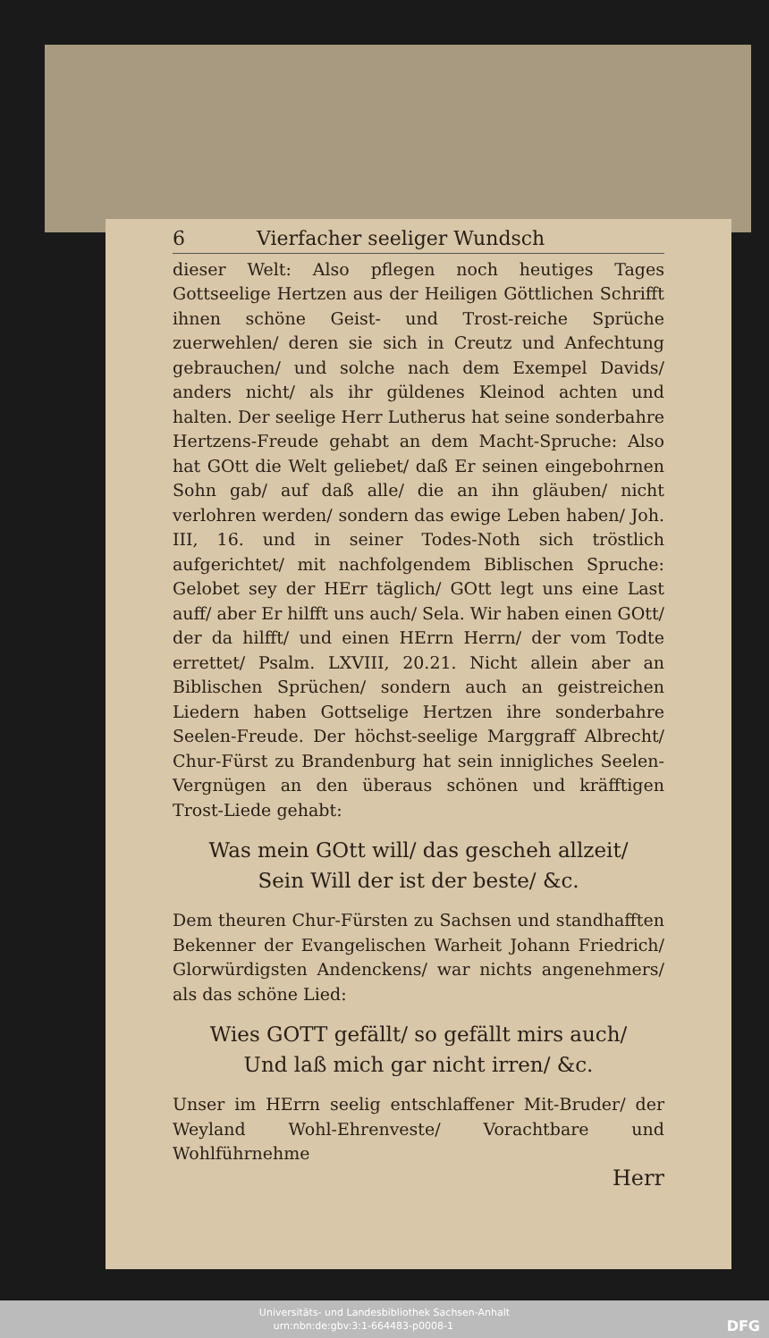6 Vierfacher seeliger Wundsch
dieser Welt: Also pflegen noch heutiges Tages Gottseelige Hertzen aus der Heiligen Göttlichen Schrifft ihnen schöne Geist- und Trost-reiche Sprüche zuerwehlen/ deren sie sich in Creutz und Anfechtung gebrauchen/ und solche nach dem Exempel Davids/ anders nicht/ als ihr güldenes Kleinod achten und halten. Der seelige Herr Lutherus hat seine sonderbahre Hertzens-Freude gehabt an dem Macht-Spruche: Also hat GOtt die Welt geliebet/ daß Er seinen eingebohrnen Sohn gab/ auf daß alle/ die an ihn gläuben/ nicht verlohren werden/ sondern das ewige Leben haben/ Joh. III, 16. und in seiner Todes-Noth sich tröstlich aufgerichtet/ mit nachfolgendem Biblischen Spruche: Gelobet sey der HErr täglich/ GOtt legt uns eine Last auff/ aber Er hilfft uns auch/ Sela. Wir haben einen GOtt/ der da hilfft/ und einen HErrn Herrn/ der vom Todte errettet/ Psalm. LXVIII, 20.21. Nicht allein aber an Biblischen Sprüchen/ sondern auch an geistreichen Liedern haben Gottselige Hertzen ihre sonderbahre Seelen-Freude. Der höchst-seelige Marggraff Albrecht/ Chur-Fürst zu Brandenburg hat sein innigliches Seelen-Vergnügen an den überaus schönen und kräfftigen Trost-Liede gehabt:
Was mein GOtt will/ das gescheh allzeit/
Sein Will der ist der beste/ &c.
Dem theuren Chur-Fürsten zu Sachsen und standhafften Bekenner der Evangelischen Warheit Johann Friedrich/ Glorwürdigsten Andenckens/ war nichts angenehmers/ als das schöne Lied:
Wies GOTT gefällt/ so gefällt mirs auch/
Und laß mich gar nicht irren/ &c.
Unser im HErrn seelig entschlaffener Mit-Bruder/ der Weyland Wohl-Ehrenveste/ Vorachtbare und Wohlführnehme
Herr
Universitäts- und Landesbibliothek Sachsen-Anhalt
urn:nbn:de:gbv:3:1-664483-p0008-1 DFG